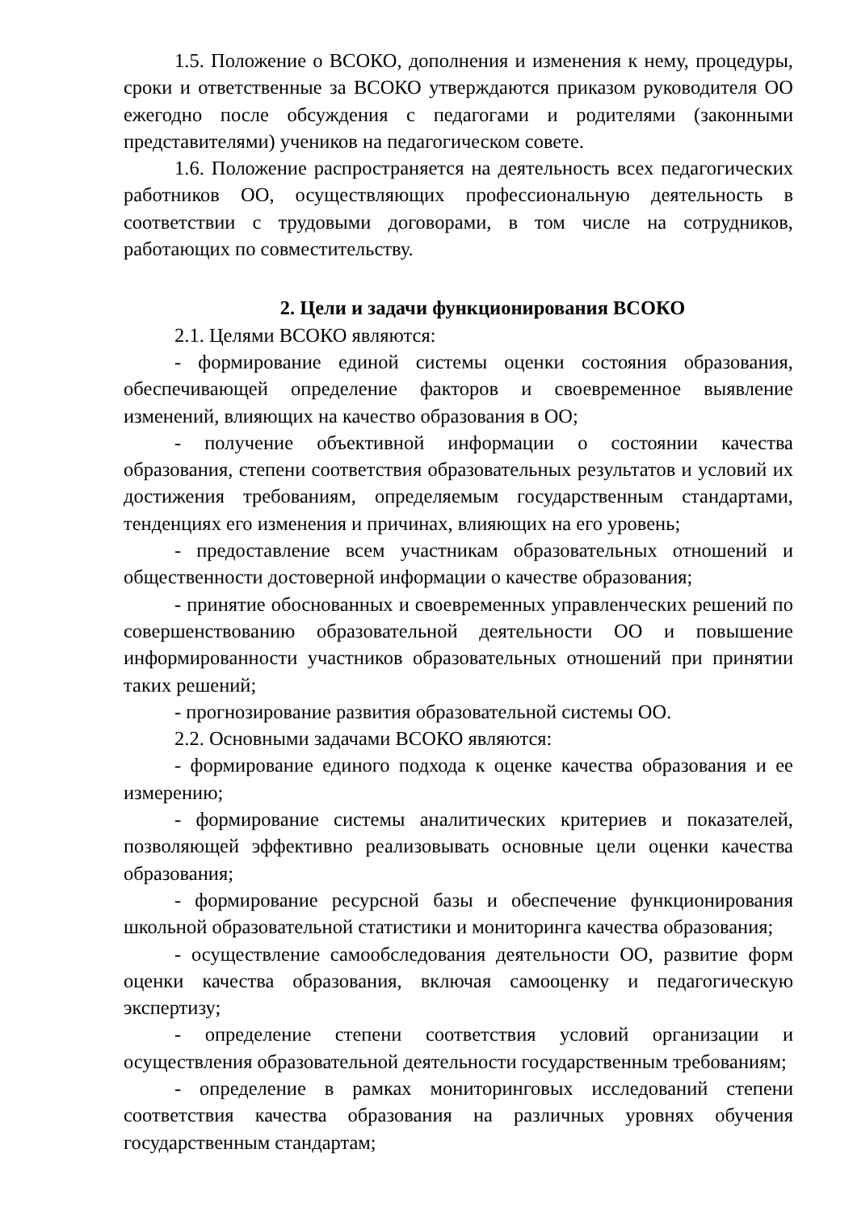1.5. Положение о ВСОКО, дополнения и изменения к нему, процедуры, сроки и ответственные за ВСОКО утверждаются приказом руководителя ОО ежегодно после обсуждения с педагогами и родителями (законными представителями) учеников на педагогическом совете.
1.6. Положение распространяется на деятельность всех педагогических работников ОО, осуществляющих профессиональную деятельность в соответствии с трудовыми договорами, в том числе на сотрудников, работающих по совместительству.
2. Цели и задачи функционирования ВСОКО
2.1. Целями ВСОКО являются:
- формирование единой системы оценки состояния образования, обеспечивающей определение факторов и своевременное выявление изменений, влияющих на качество образования в ОО;
- получение объективной информации о состоянии качества образования, степени соответствия образовательных результатов и условий их достижения требованиям, определяемым государственным стандартами, тенденциях его изменения и причинах, влияющих на его уровень;
- предоставление всем участникам образовательных отношений и общественности достоверной информации о качестве образования;
- принятие обоснованных и своевременных управленческих решений по совершенствованию образовательной деятельности ОО и повышение информированности участников образовательных отношений при принятии таких решений;
- прогнозирование развития образовательной системы ОО.
2.2. Основными задачами ВСОКО являются:
- формирование единого подхода к оценке качества образования и ее измерению;
- формирование системы аналитических критериев и показателей, позволяющей эффективно реализовывать основные цели оценки качества образования;
- формирование ресурсной базы и обеспечение функционирования школьной образовательной статистики и мониторинга качества образования;
- осуществление самообследования деятельности ОО, развитие форм оценки качества образования, включая самооценку и педагогическую экспертизу;
- определение степени соответствия условий организации и осуществления образовательной деятельности государственным требованиям;
- определение в рамках мониторинговых исследований степени соответствия качества образования на различных уровнях обучения государственным стандартам;